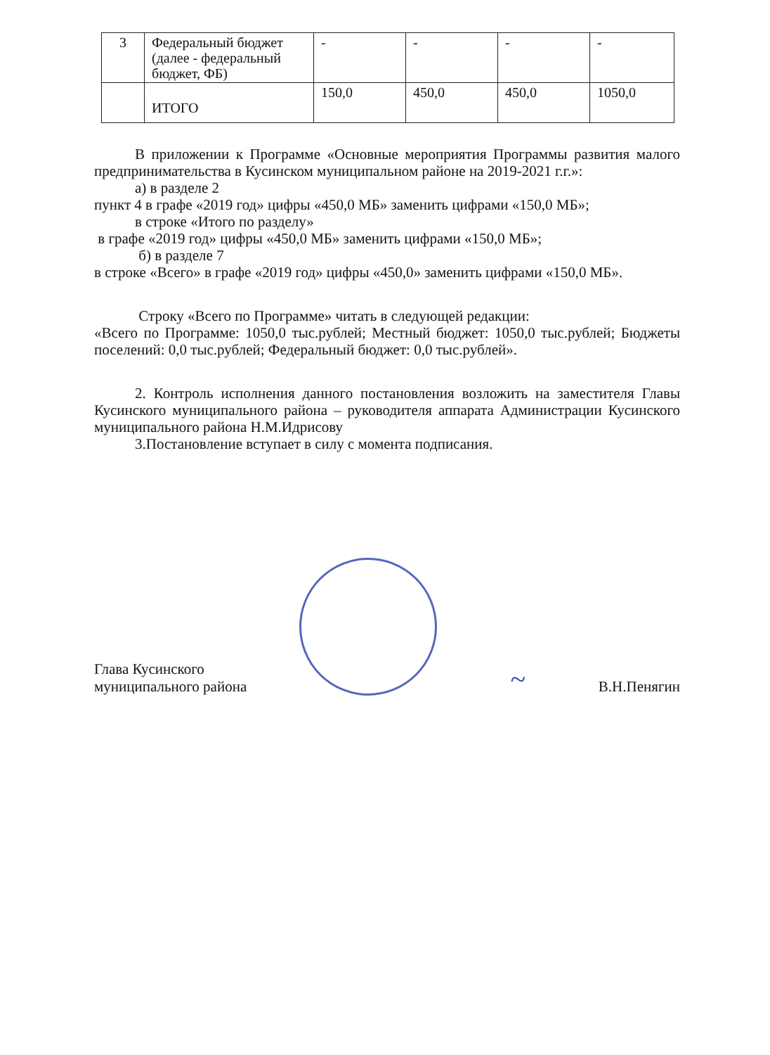| 3 | Федеральный бюджет (далее - федеральный бюджет, ФБ) | - | - | - | - |
| | ИТОГО | 150,0 | 450,0 | 450,0 | 1050,0 |
В приложении к Программе «Основные мероприятия Программы развития малого предпринимательства в Кусинском муниципальном районе на 2019-2021 г.г.»:
а) в разделе 2
пункт 4 в графе «2019 год» цифры «450,0 МБ» заменить цифрами «150,0 МБ»;
в строке «Итого по разделу»
в графе «2019 год» цифры «450,0 МБ» заменить цифрами «150,0 МБ»;
б) в разделе 7
в строке «Всего» в графе «2019 год» цифры «450,0» заменить цифрами «150,0 МБ».
Строку «Всего по Программе» читать в следующей редакции:
«Всего по Программе: 1050,0 тыс.рублей; Местный бюджет: 1050,0 тыс.рублей; Бюджеты поселений: 0,0 тыс.рублей; Федеральный бюджет: 0,0 тыс.рублей».
2. Контроль исполнения данного постановления возложить на заместителя Главы Кусинского муниципального района – руководителя аппарата Администрации Кусинского муниципального района Н.М.Идрисову
3.Постановление вступает в силу с момента подписания.
Глава Кусинского
муниципального района
~
В.Н.Пенягин